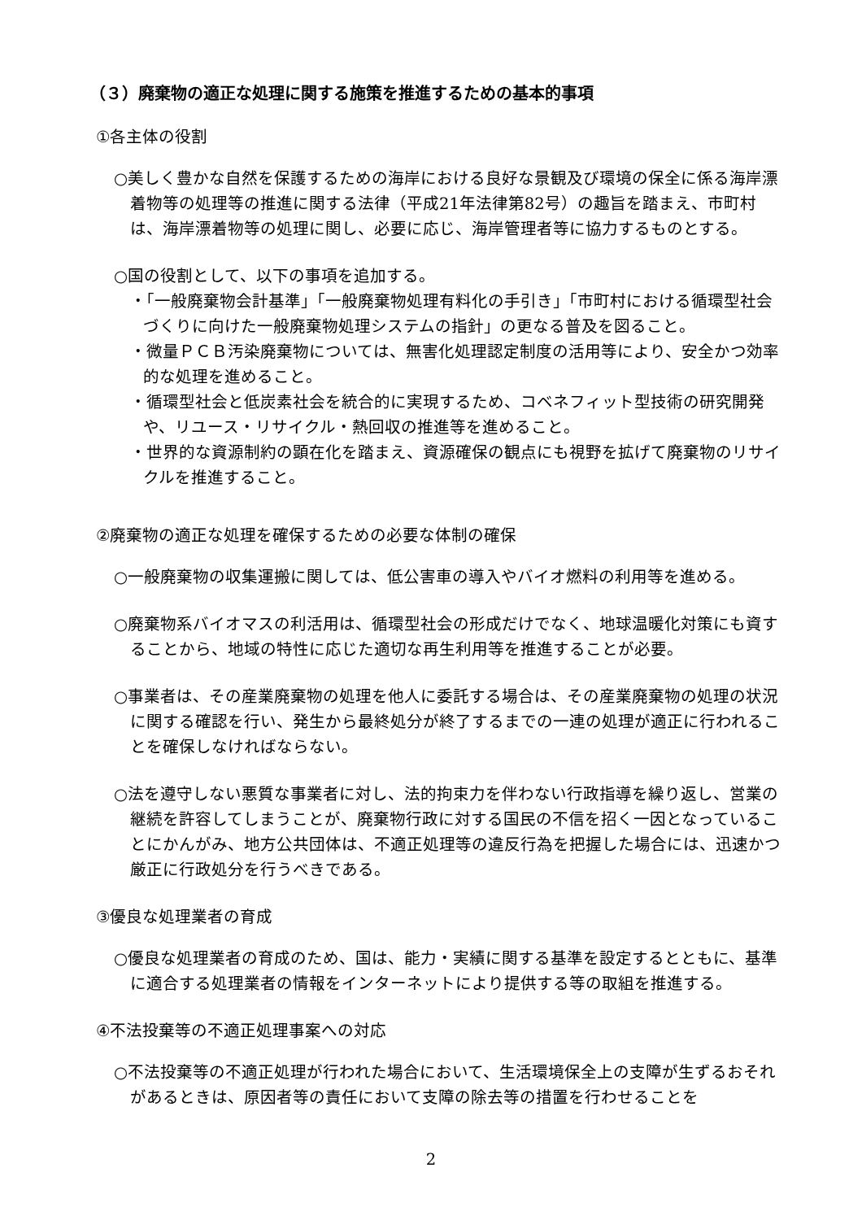（３）廃棄物の適正な処理に関する施策を推進するための基本的事項
①各主体の役割
○美しく豊かな自然を保護するための海岸における良好な景観及び環境の保全に係る海岸漂着物等の処理等の推進に関する法律（平成21年法律第82号）の趣旨を踏まえ、市町村は、海岸漂着物等の処理に関し、必要に応じ、海岸管理者等に協力するものとする。
○国の役割として、以下の事項を追加する。
・「一般廃棄物会計基準」「一般廃棄物処理有料化の手引き」「市町村における循環型社会づくりに向けた一般廃棄物処理システムの指針」の更なる普及を図ること。
・微量ＰＣＢ汚染廃棄物については、無害化処理認定制度の活用等により、安全かつ効率的な処理を進めること。
・循環型社会と低炭素社会を統合的に実現するため、コベネフィット型技術の研究開発や、リユース・リサイクル・熱回収の推進等を進めること。
・世界的な資源制約の顕在化を踏まえ、資源確保の観点にも視野を拡げて廃棄物のリサイクルを推進すること。
②廃棄物の適正な処理を確保するための必要な体制の確保
○一般廃棄物の収集運搬に関しては、低公害車の導入やバイオ燃料の利用等を進める。
○廃棄物系バイオマスの利活用は、循環型社会の形成だけでなく、地球温暖化対策にも資することから、地域の特性に応じた適切な再生利用等を推進することが必要。
○事業者は、その産業廃棄物の処理を他人に委託する場合は、その産業廃棄物の処理の状況に関する確認を行い、発生から最終処分が終了するまでの一連の処理が適正に行われることを確保しなければならない。
○法を遵守しない悪質な事業者に対し、法的拘束力を伴わない行政指導を繰り返し、営業の継続を許容してしまうことが、廃棄物行政に対する国民の不信を招く一因となっていることにかんがみ、地方公共団体は、不適正処理等の違反行為を把握した場合には、迅速かつ厳正に行政処分を行うべきである。
③優良な処理業者の育成
○優良な処理業者の育成のため、国は、能力・実績に関する基準を設定するとともに、基準に適合する処理業者の情報をインターネットにより提供する等の取組を推進する。
④不法投棄等の不適正処理事案への対応
○不法投棄等の不適正処理が行われた場合において、生活環境保全上の支障が生ずるおそれがあるときは、原因者等の責任において支障の除去等の措置を行わせることを
2